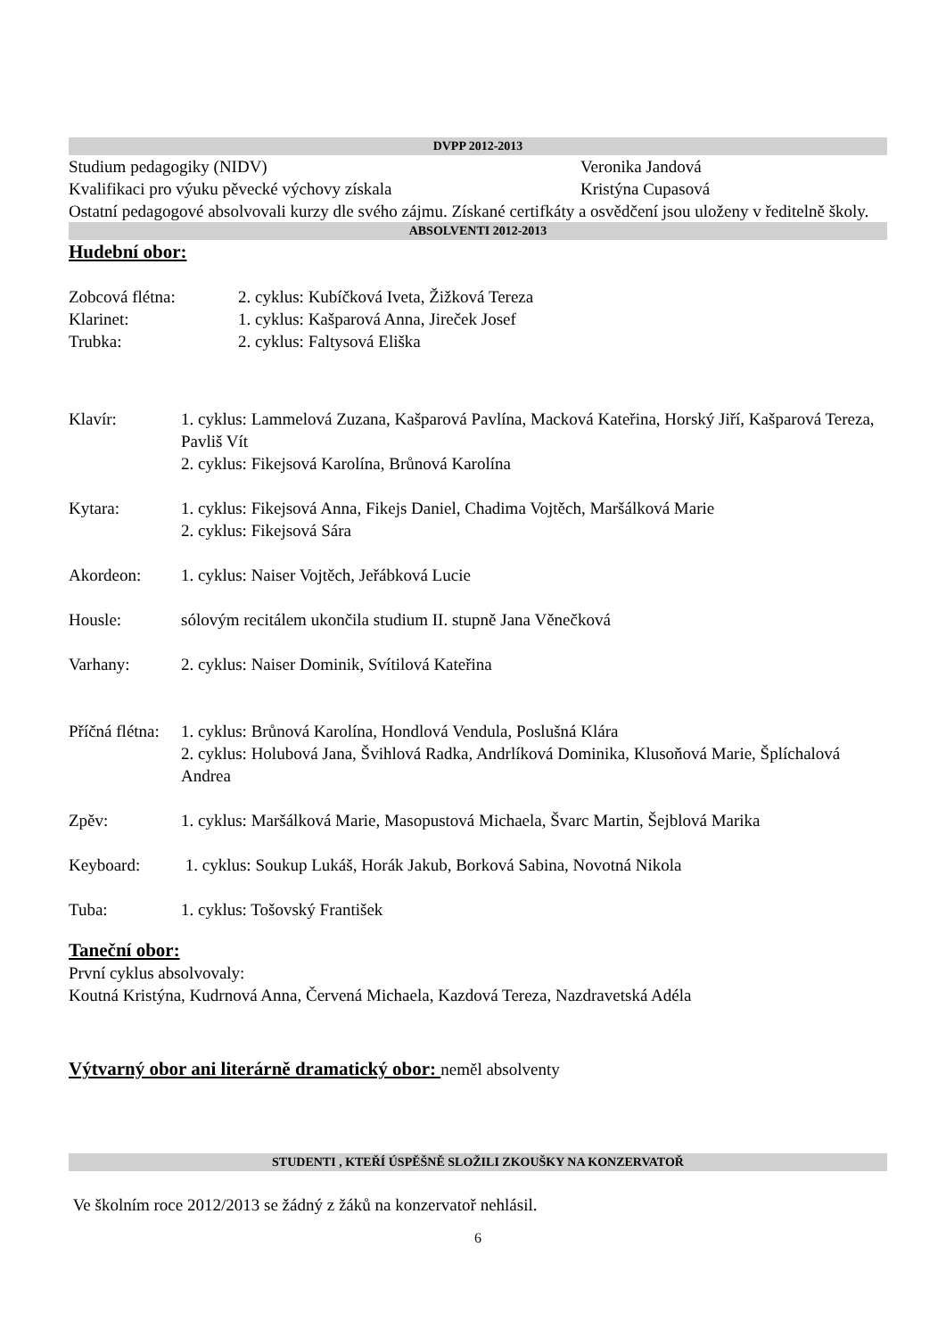DVPP 2012-2013
Studium pedagogiky (NIDV) Veronika Jandová
Kvalifikaci pro výuku pěvecké výchovy získala Kristýna Cupasová
Ostatní pedagogové absolvovali kurzy dle svého zájmu. Získané certifkáty a osvědčení jsou uloženy v ředitelně školy.
ABSOLVENTI 2012-2013
Hudební obor:
Zobcová flétna: 2. cyklus: Kubíčková Iveta, Žižková Tereza
Klarinet: 1. cyklus: Kašparová Anna, Jireček Josef
Trubka: 2. cyklus: Faltysová Eliška
Klavír: 1. cyklus: Lammelová Zuzana, Kašparová Pavlína, Macková Kateřina, Horský Jiří, Kašparová Tereza, Pavliš Vít
2. cyklus: Fikejsová Karolína, Brůnová Karolína
Kytara: 1. cyklus: Fikejsová Anna, Fikejs Daniel, Chadima Vojtěch, Maršálková Marie
2. cyklus: Fikejsová Sára
Akordeon: 1. cyklus: Naiser Vojtěch, Jeřábková Lucie
Housle: sólovým recitálem ukončila studium II. stupně Jana Věnečková
Varhany: 2. cyklus: Naiser Dominik, Svítilová Kateřina
Příčná flétna: 1. cyklus: Brůnová Karolína, Hondlová Vendula, Poslušná Klára
2. cyklus: Holubová Jana, Švihlová Radka, Andrlíková Dominika, Klusoňová Marie, Šplíchalová Andrea
Zpěv: 1. cyklus: Maršálková Marie, Masopustová Michaela, Švarc Martin, Šejblová Marika
Keyboard: 1. cyklus: Soukup Lukáš, Horák Jakub, Borková Sabina, Novotná Nikola
Tuba: 1. cyklus: Tošovský František
Taneční obor:
První cyklus absolvovaly:
Koutná Kristýna, Kudrnová Anna, Červená Michaela, Kazdová Tereza, Nazdravetská Adéla
Výtvarný obor ani literárně dramatický obor: neměl absolventy
STUDENTI , KTEŘÍ ÚSPĚŠNĚ SLOŽILI ZKOUŠKY NA KONZERVATOŘ
Ve školním roce 2012/2013 se žádný z žáků na konzervatoř nehlásil.
6